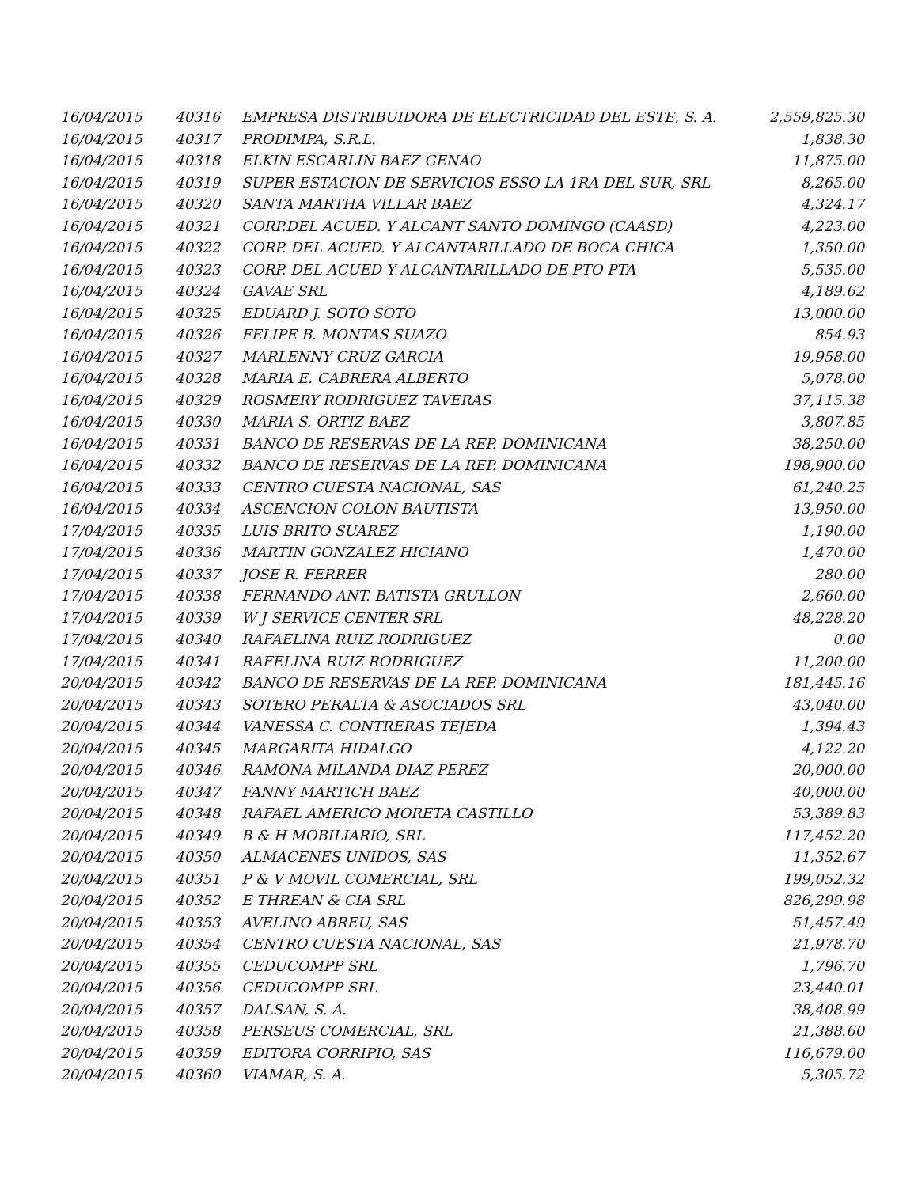| 16/04/2015 | 40316 | EMPRESA DISTRIBUIDORA DE ELECTRICIDAD DEL ESTE, S. A. | 2,559,825.30 |
| 16/04/2015 | 40317 | PRODIMPA, S.R.L. | 1,838.30 |
| 16/04/2015 | 40318 | ELKIN ESCARLIN BAEZ GENAO | 11,875.00 |
| 16/04/2015 | 40319 | SUPER ESTACION DE SERVICIOS ESSO LA 1RA DEL SUR, SRL | 8,265.00 |
| 16/04/2015 | 40320 | SANTA MARTHA VILLAR BAEZ | 4,324.17 |
| 16/04/2015 | 40321 | CORP.DEL ACUED. Y ALCANT SANTO DOMINGO (CAASD) | 4,223.00 |
| 16/04/2015 | 40322 | CORP. DEL ACUED. Y ALCANTARILLADO DE BOCA CHICA | 1,350.00 |
| 16/04/2015 | 40323 | CORP. DEL ACUED Y ALCANTARILLADO DE PTO PTA | 5,535.00 |
| 16/04/2015 | 40324 | GAVAE SRL | 4,189.62 |
| 16/04/2015 | 40325 | EDUARD J. SOTO SOTO | 13,000.00 |
| 16/04/2015 | 40326 | FELIPE B. MONTAS SUAZO | 854.93 |
| 16/04/2015 | 40327 | MARLENNY CRUZ GARCIA | 19,958.00 |
| 16/04/2015 | 40328 | MARIA E. CABRERA ALBERTO | 5,078.00 |
| 16/04/2015 | 40329 | ROSMERY RODRIGUEZ TAVERAS | 37,115.38 |
| 16/04/2015 | 40330 | MARIA S. ORTIZ BAEZ | 3,807.85 |
| 16/04/2015 | 40331 | BANCO DE RESERVAS DE LA REP. DOMINICANA | 38,250.00 |
| 16/04/2015 | 40332 | BANCO DE RESERVAS DE LA REP. DOMINICANA | 198,900.00 |
| 16/04/2015 | 40333 | CENTRO CUESTA NACIONAL, SAS | 61,240.25 |
| 16/04/2015 | 40334 | ASCENCION COLON BAUTISTA | 13,950.00 |
| 17/04/2015 | 40335 | LUIS BRITO SUAREZ | 1,190.00 |
| 17/04/2015 | 40336 | MARTIN GONZALEZ HICIANO | 1,470.00 |
| 17/04/2015 | 40337 | JOSE R. FERRER | 280.00 |
| 17/04/2015 | 40338 | FERNANDO ANT. BATISTA GRULLON | 2,660.00 |
| 17/04/2015 | 40339 | W J SERVICE CENTER SRL | 48,228.20 |
| 17/04/2015 | 40340 | RAFAELINA RUIZ RODRIGUEZ | 0.00 |
| 17/04/2015 | 40341 | RAFELINA RUIZ RODRIGUEZ | 11,200.00 |
| 20/04/2015 | 40342 | BANCO DE RESERVAS DE LA REP. DOMINICANA | 181,445.16 |
| 20/04/2015 | 40343 | SOTERO PERALTA & ASOCIADOS SRL | 43,040.00 |
| 20/04/2015 | 40344 | VANESSA C. CONTRERAS TEJEDA | 1,394.43 |
| 20/04/2015 | 40345 | MARGARITA HIDALGO | 4,122.20 |
| 20/04/2015 | 40346 | RAMONA MILANDA DIAZ PEREZ | 20,000.00 |
| 20/04/2015 | 40347 | FANNY MARTICH BAEZ | 40,000.00 |
| 20/04/2015 | 40348 | RAFAEL AMERICO MORETA CASTILLO | 53,389.83 |
| 20/04/2015 | 40349 | B & H MOBILIARIO, SRL | 117,452.20 |
| 20/04/2015 | 40350 | ALMACENES UNIDOS, SAS | 11,352.67 |
| 20/04/2015 | 40351 | P & V MOVIL COMERCIAL, SRL | 199,052.32 |
| 20/04/2015 | 40352 | E THREAN & CIA SRL | 826,299.98 |
| 20/04/2015 | 40353 | AVELINO ABREU, SAS | 51,457.49 |
| 20/04/2015 | 40354 | CENTRO CUESTA NACIONAL, SAS | 21,978.70 |
| 20/04/2015 | 40355 | CEDUCOMPP SRL | 1,796.70 |
| 20/04/2015 | 40356 | CEDUCOMPP SRL | 23,440.01 |
| 20/04/2015 | 40357 | DALSAN, S. A. | 38,408.99 |
| 20/04/2015 | 40358 | PERSEUS COMERCIAL, SRL | 21,388.60 |
| 20/04/2015 | 40359 | EDITORA CORRIPIO, SAS | 116,679.00 |
| 20/04/2015 | 40360 | VIAMAR, S. A. | 5,305.72 |